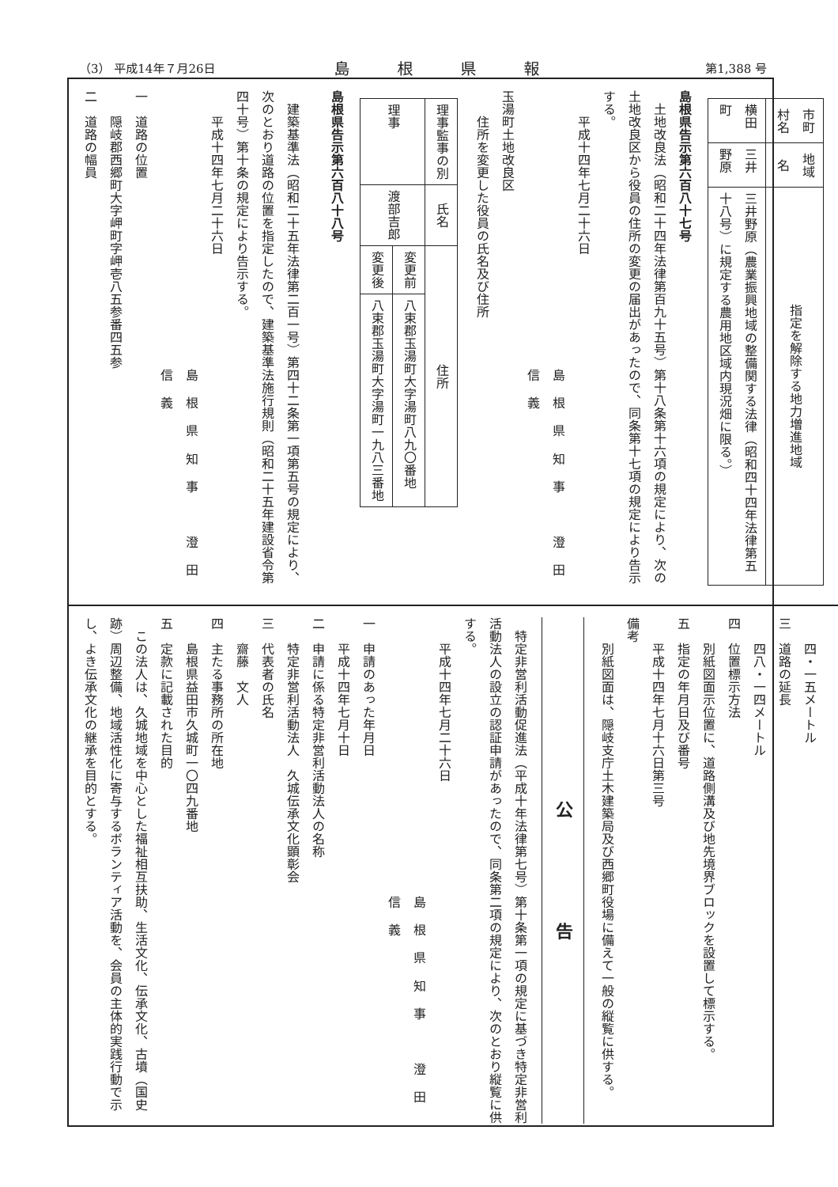（3） 平成14年７月26日 島根県報 第1,388 号
| 市町村名 | 地域名 | 指定を解除する地力増進地域 |
| --- | --- | --- |
| 横田町 | 三井野原 | 三井野原（農業振興地域の整備関する法律（昭和四十四年法律第五十八号）に規定する農用地区域内現況畑に限る。） |
島根県告示第六百八十七号
　土地改良法（昭和二十四年法律第百九十五号）第十八条第十六項の規定により、次の土地改良区から役員の住所の変更の届出があったので、同条第十七項の規定により告示する。
平成十四年七月二十六日
島根県知事　澄田信義
玉湯町土地改良区
住所を変更した役員の氏名及び住所
| 理事監事の別 | 氏名 | 住所 | |
| --- | --- | --- | --- |
| 理事 | 渡部吉郎 | 変更前 | 八束郡玉湯町大字湯町八九〇番地 |
| | | 変更後 | 八束郡玉湯町大字湯町一九八三番地 |
島根県告示第六百八十八号
　建築基準法（昭和二十五年法律第二百一号）第四十二条第一項第五号の規定により、次のとおり道路の位置を指定したので、建築基準法施行規則（昭和二十五年建設省令第四十号）第十条の規定により告示する。
平成十四年七月二十六日
島根県知事　澄田信義
一　道路の位置
隠岐郡西郷町大字岬町字岬壱八五参番四五参
二　道路の幅員
四・一五メートル
三　道路の延長
四八・一四メートル
四　位置標示方法
別紙図面示位置に、道路側溝及び地先境界ブロックを設置して標示する。
五　指定の年月日及び番号
平成十四年七月十六日第三号
備考
別紙図面は、隠岐支庁土木建築局及び西郷町役場に備えて一般の縦覧に供する。
公　　　　　　告
　特定非営利活動促進法（平成十年法律第七号）第十条第一項の規定に基づき特定非営利活動法人の設立の認証申請があったので、同条第二項の規定により、次のとおり縦覧に供する。
平成十四年七月二十六日
島根県知事　澄田信義
一　申請のあった年月日
平成十四年七月十日
二　申請に係る特定非営利活動法人の名称
特定非営利活動法人　久城伝承文化顕彰会
三　代表者の氏名
齋藤　文人
四　主たる事務所の所在地
島根県益田市久城町一〇四九番地
五　定款に記載された目的
　この法人は、久城地域を中心とした福祉相互扶助、生活文化、伝承文化、古墳（国史跡）周辺整備、地域活性化に寄与するボランティア活動を、会員の主体的実践行動で示し、よき伝承文化の継承を目的とする。